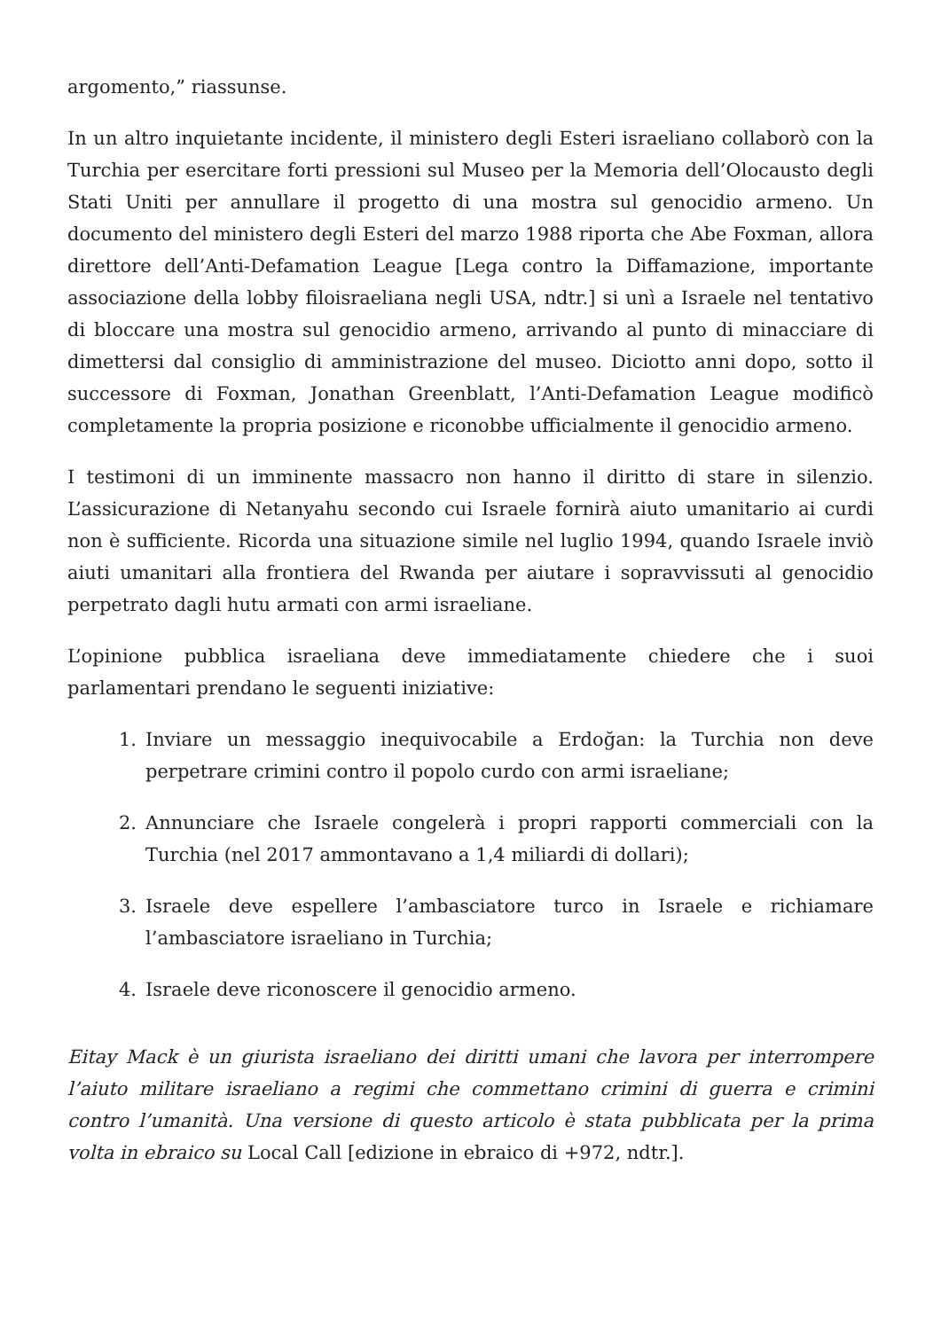argomento,” riassunse.
In un altro inquietante incidente, il ministero degli Esteri israeliano collaborò con la Turchia per esercitare forti pressioni sul Museo per la Memoria dell’Olocausto degli Stati Uniti per annullare il progetto di una mostra sul genocidio armeno. Un documento del ministero degli Esteri del marzo 1988 riporta che Abe Foxman, allora direttore dell’Anti-Defamation League [Lega contro la Diffamazione, importante associazione della lobby filoisraeliana negli USA, ndtr.] si unì a Israele nel tentativo di bloccare una mostra sul genocidio armeno, arrivando al punto di minacciare di dimettersi dal consiglio di amministrazione del museo. Diciotto anni dopo, sotto il successore di Foxman, Jonathan Greenblatt, l’Anti-Defamation League modificò completamente la propria posizione e riconobbe ufficialmente il genocidio armeno.
I testimoni di un imminente massacro non hanno il diritto di stare in silenzio. L’assicurazione di Netanyahu secondo cui Israele fornirà aiuto umanitario ai curdi non è sufficiente. Ricorda una situazione simile nel luglio 1994, quando Israele inviò aiuti umanitari alla frontiera del Rwanda per aiutare i sopravvissuti al genocidio perpetrato dagli hutu armati con armi israeliane.
L’opinione pubblica israeliana deve immediatamente chiedere che i suoi parlamentari prendano le seguenti iniziative:
1. Inviare un messaggio inequivocabile a Erdoğan: la Turchia non deve perpetrare crimini contro il popolo curdo con armi israeliane;
2. Annunciare che Israele congelerà i propri rapporti commerciali con la Turchia (nel 2017 ammontavano a 1,4 miliardi di dollari);
3. Israele deve espellere l’ambasciatore turco in Israele e richiamare l’ambasciatore israeliano in Turchia;
4. Israele deve riconoscere il genocidio armeno.
Eitay Mack è un giurista israeliano dei diritti umani che lavora per interrompere l’aiuto militare israeliano a regimi che commettano crimini di guerra e crimini contro l’umanità. Una versione di questo articolo è stata pubblicata per la prima volta in ebraico su Local Call [edizione in ebraico di +972, ndtr.].